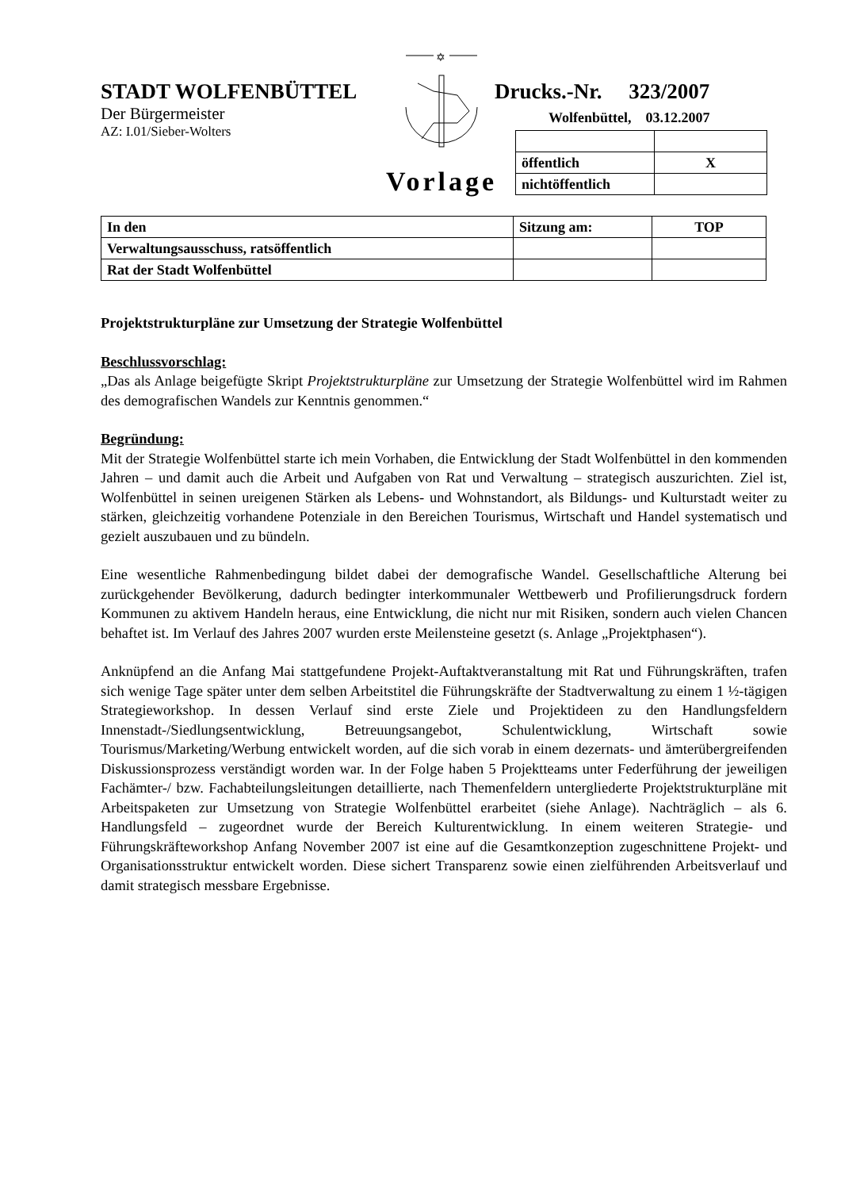STADT WOLFENBÜTTEL
Der Bürgermeister
AZ: I.01/Sieber-Wolters
✡
Drucks.-Nr. 323/2007
Wolfenbüttel, 03.12.2007
Vorlage
| öffentlich | X |
| nichtöffentlich | |
| In den | Sitzung am: | TOP |
| Verwaltungsausschuss, ratsöffentlich | | |
| Rat der Stadt Wolfenbüttel | | |
Projektstrukturpläne zur Umsetzung der Strategie Wolfenbüttel
Beschlussvorschlag:
„Das als Anlage beigefügte Skript Projektstrukturpläne zur Umsetzung der Strategie Wolfenbüttel wird im Rahmen des demografischen Wandels zur Kenntnis genommen.“
Begründung:
Mit der Strategie Wolfenbüttel starte ich mein Vorhaben, die Entwicklung der Stadt Wolfenbüttel in den kommenden Jahren – und damit auch die Arbeit und Aufgaben von Rat und Verwaltung – strategisch auszurichten. Ziel ist, Wolfenbüttel in seinen ureigenen Stärken als Lebens- und Wohnstandort, als Bildungs- und Kulturstadt weiter zu stärken, gleichzeitig vorhandene Potenziale in den Bereichen Tourismus, Wirtschaft und Handel systematisch und gezielt auszubauen und zu bündeln.
Eine wesentliche Rahmenbedingung bildet dabei der demografische Wandel. Gesellschaftliche Alterung bei zurückgehender Bevölkerung, dadurch bedingter interkommunaler Wettbewerb und Profilierungsdruck fordern Kommunen zu aktivem Handeln heraus, eine Entwicklung, die nicht nur mit Risiken, sondern auch vielen Chancen behaftet ist. Im Verlauf des Jahres 2007 wurden erste Meilensteine gesetzt (s. Anlage „Projektphasen“).
Anknüpfend an die Anfang Mai stattgefundene Projekt-Auftaktveranstaltung mit Rat und Führungskräften, trafen sich wenige Tage später unter dem selben Arbeitstitel die Führungskräfte der Stadtverwaltung zu einem 1 ½-tägigen Strategieworkshop. In dessen Verlauf sind erste Ziele und Projektideen zu den Handlungsfeldern Innenstadt-/Siedlungsentwicklung, Betreuungsangebot, Schulentwicklung, Wirtschaft sowie Tourismus/Marketing/Werbung entwickelt worden, auf die sich vorab in einem dezernats- und ämterübergreifenden Diskussionsprozess verständigt worden war. In der Folge haben 5 Projektteams unter Federführung der jeweiligen Fachämter-/ bzw. Fachabteilungsleitungen detaillierte, nach Themenfeldern untergliederte Projektstrukturpläne mit Arbeitspaketen zur Umsetzung von Strategie Wolfenbüttel erarbeitet (siehe Anlage). Nachträglich – als 6. Handlungsfeld – zugeordnet wurde der Bereich Kulturentwicklung. In einem weiteren Strategie- und Führungskräfteworkshop Anfang November 2007 ist eine auf die Gesamtkonzeption zugeschnittene Projekt- und Organisationsstruktur entwickelt worden. Diese sichert Transparenz sowie einen zielführenden Arbeitsverlauf und damit strategisch messbare Ergebnisse.